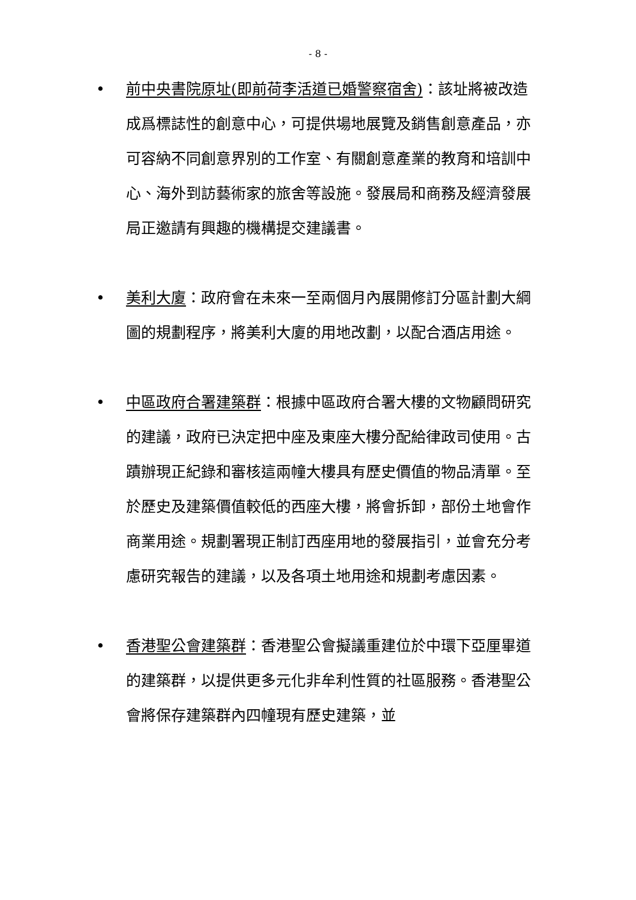- 8 -
• 前中央書院原址(即前荷李活道已婚警察宿舍)：該址將被改造成爲標誌性的創意中心，可提供場地展覽及銷售創意產品，亦可容納不同創意界別的工作室、有關創意產業的教育和培訓中心、海外到訪藝術家的旅舍等設施。發展局和商務及經濟發展局正邀請有興趣的機構提交建議書。
• 美利大廈：政府會在未來一至兩個月內展開修訂分區計劃大綱圖的規劃程序，將美利大廈的用地改劃，以配合酒店用途。
• 中區政府合署建築群：根據中區政府合署大樓的文物顧問研究的建議，政府已決定把中座及東座大樓分配給律政司使用。古蹟辦現正紀錄和審核這兩幢大樓具有歷史價值的物品清單。至於歷史及建築價值較低的西座大樓，將會拆卸，部份土地會作商業用途。規劃署現正制訂西座用地的發展指引，並會充分考慮研究報告的建議，以及各項土地用途和規劃考慮因素。
• 香港聖公會建築群：香港聖公會擬議重建位於中環下亞厘畢道的建築群，以提供更多元化非牟利性質的社區服務。香港聖公會將保存建築群內四幢現有歷史建築，並